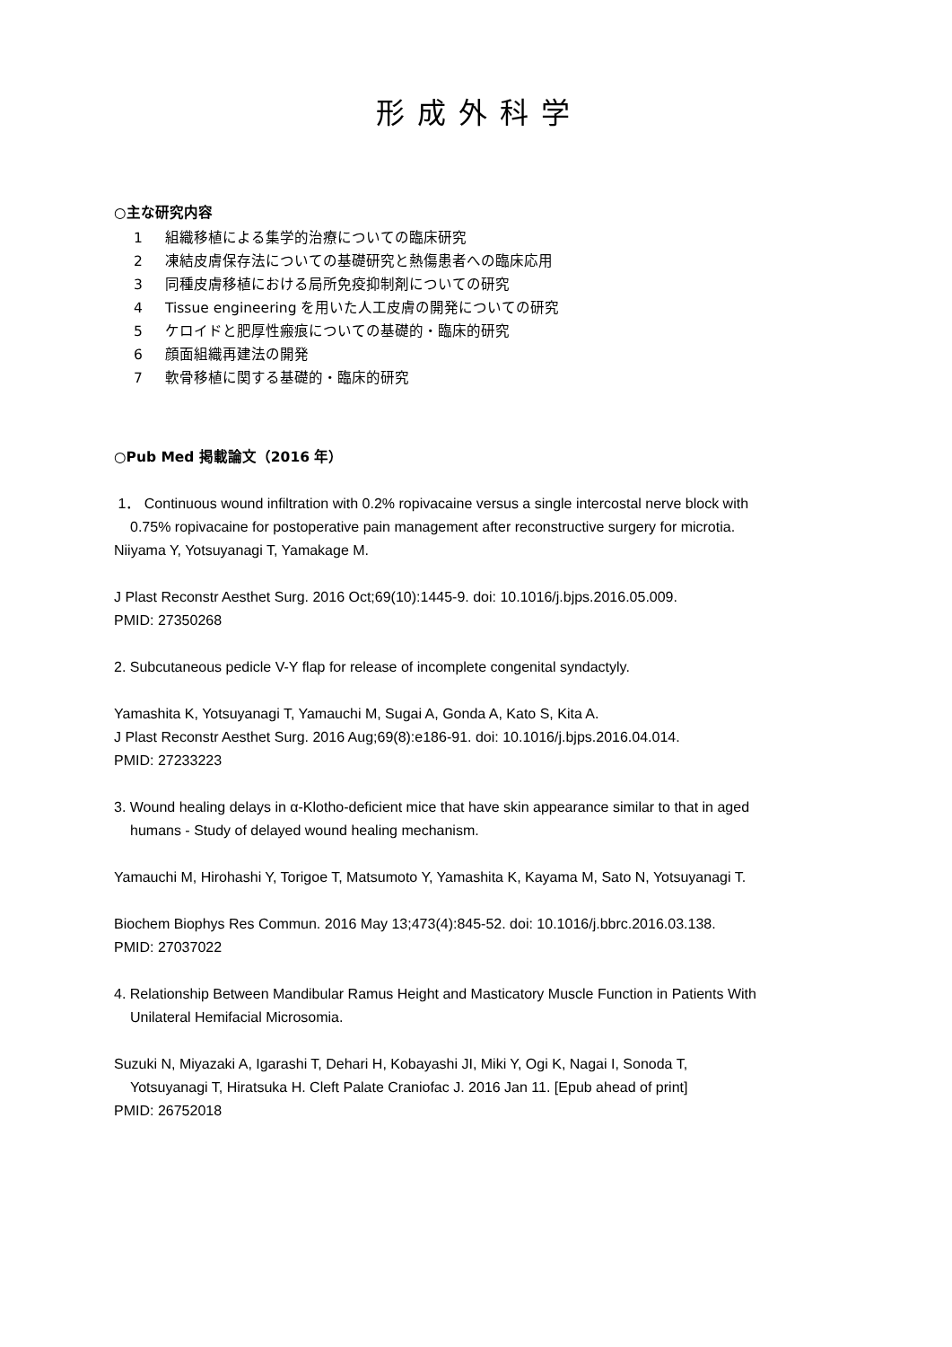形成外科学
○主な研究内容
1 組織移植による集学的治療についての臨床研究
2 凍結皮膚保存法についての基礎研究と熱傷患者への臨床応用
3 同種皮膚移植における局所免疫抑制剤についての研究
4 Tissue engineering を用いた人工皮膚の開発についての研究
5 ケロイドと肥厚性瘢痕についての基礎的・臨床的研究
6 顔面組織再建法の開発
7 軟骨移植に関する基礎的・臨床的研究
○Pub Med 掲載論文（2016 年）
1． Continuous wound infiltration with 0.2% ropivacaine versus a single intercostal nerve block with
0.75% ropivacaine for postoperative pain management after reconstructive surgery for microtia.
Niiyama Y, Yotsuyanagi T, Yamakage M.
J Plast Reconstr Aesthet Surg. 2016 Oct;69(10):1445-9. doi: 10.1016/j.bjps.2016.05.009.
PMID: 27350268
2. Subcutaneous pedicle V-Y flap for release of incomplete congenital syndactyly.
Yamashita K, Yotsuyanagi T, Yamauchi M, Sugai A, Gonda A, Kato S, Kita A.
J Plast Reconstr Aesthet Surg. 2016 Aug;69(8):e186-91. doi: 10.1016/j.bjps.2016.04.014.
PMID: 27233223
3. Wound healing delays in α-Klotho-deficient mice that have skin appearance similar to that in aged
humans - Study of delayed wound healing mechanism.
Yamauchi M, Hirohashi Y, Torigoe T, Matsumoto Y, Yamashita K, Kayama M, Sato N, Yotsuyanagi T.
Biochem Biophys Res Commun. 2016 May 13;473(4):845-52. doi: 10.1016/j.bbrc.2016.03.138.
PMID: 27037022
4. Relationship Between Mandibular Ramus Height and Masticatory Muscle Function in Patients With
Unilateral Hemifacial Microsomia.
Suzuki N, Miyazaki A, Igarashi T, Dehari H, Kobayashi JI, Miki Y, Ogi K, Nagai I, Sonoda T,
Yotsuyanagi T, Hiratsuka H. Cleft Palate Craniofac J. 2016 Jan 11. [Epub ahead of print]
PMID: 26752018